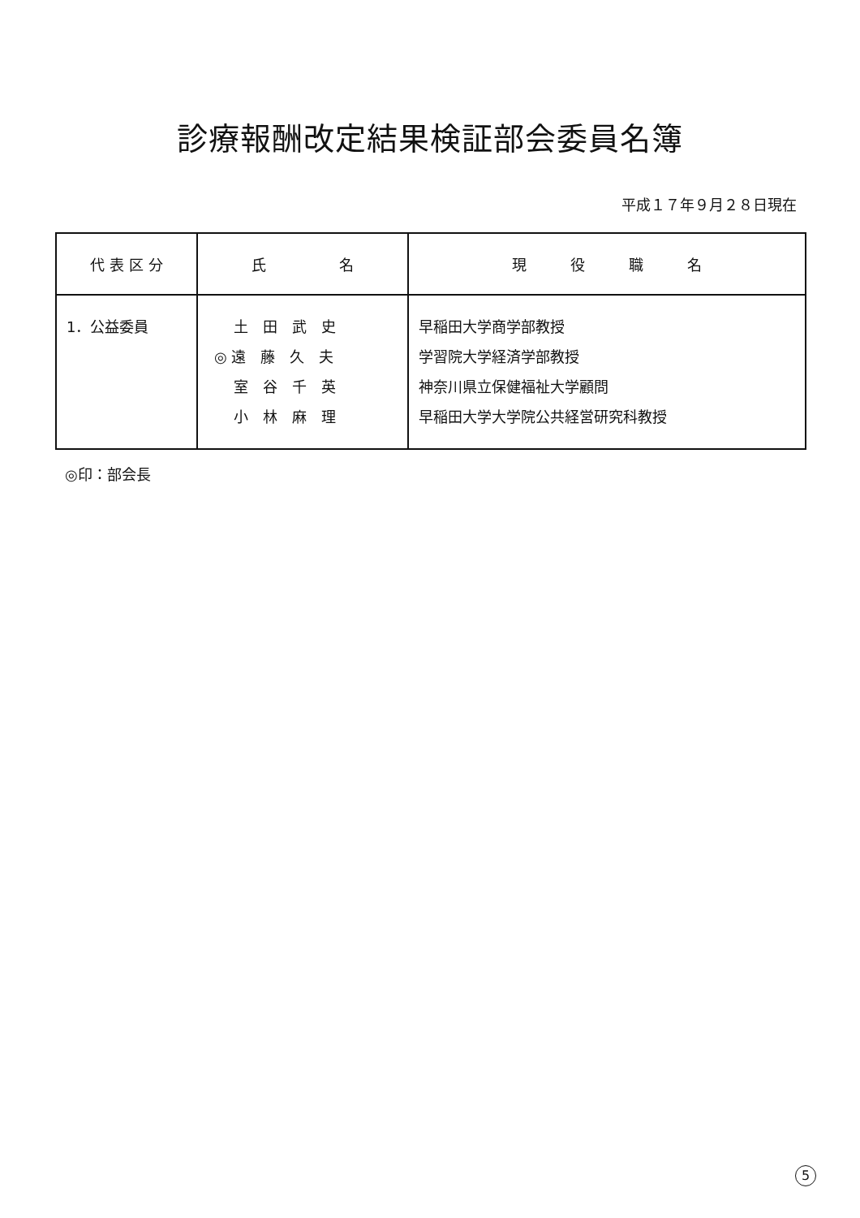診療報酬改定結果検証部会委員名簿
平成１７年９月２８日現在
| 代 表 区 分 | 氏 名 | 現 役 職 名 |
| --- | --- | --- |
| 1．公益委員 | 土 田 武 史 ◎ 遠 藤 久 夫 室 谷 千 英 小 林 麻 理 | 早稲田大学商学部教授 学習院大学経済学部教授 神奈川県立保健福祉大学顧問 早稲田大学大学院公共経営研究科教授 |
◎印：部会長
5